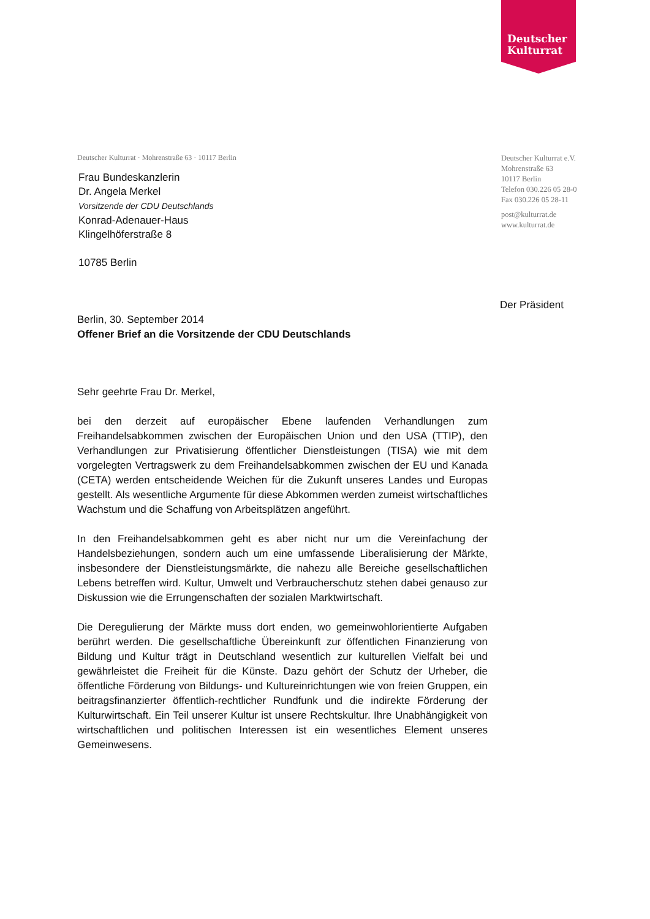Deutscher
Kulturrat
Deutscher Kulturrat · Mohrenstraße 63 · 10117 Berlin
Frau Bundeskanzlerin
Dr. Angela Merkel
Vorsitzende der CDU Deutschlands
Konrad-Adenauer-Haus
Klingelhöferstraße 8
10785 Berlin
Deutscher Kulturrat e.V.
Mohrenstraße 63
10117 Berlin
Telefon 030.226 05 28-0
Fax 030.226 05 28-11
post@kulturrat.de
www.kulturrat.de
Der Präsident
Berlin, 30. September 2014
Offener Brief an die Vorsitzende der CDU Deutschlands
Sehr geehrte Frau Dr. Merkel,
bei den derzeit auf europäischer Ebene laufenden Verhandlungen zum Freihandelsabkommen zwischen der Europäischen Union und den USA (TTIP), den Verhandlungen zur Privatisierung öffentlicher Dienstleistungen (TISA) wie mit dem vorgelegten Vertragswerk zu dem Freihandelsabkommen zwischen der EU und Kanada (CETA) werden entscheidende Weichen für die Zukunft unseres Landes und Europas gestellt. Als wesentliche Argumente für diese Abkommen werden zumeist wirtschaftliches Wachstum und die Schaffung von Arbeitsplätzen angeführt.
In den Freihandelsabkommen geht es aber nicht nur um die Vereinfachung der Handelsbeziehungen, sondern auch um eine umfassende Liberalisierung der Märkte, insbesondere der Dienstleistungsmärkte, die nahezu alle Bereiche gesellschaftlichen Lebens betreffen wird. Kultur, Umwelt und Verbraucherschutz stehen dabei genauso zur Diskussion wie die Errungenschaften der sozialen Marktwirtschaft.
Die Deregulierung der Märkte muss dort enden, wo gemeinwohlorientierte Aufgaben berührt werden. Die gesellschaftliche Übereinkunft zur öffentlichen Finanzierung von Bildung und Kultur trägt in Deutschland wesentlich zur kulturellen Vielfalt bei und gewährleistet die Freiheit für die Künste. Dazu gehört der Schutz der Urheber, die öffentliche Förderung von Bildungs- und Kultureinrichtungen wie von freien Gruppen, ein beitragsfinanzierter öffentlich-rechtlicher Rundfunk und die indirekte Förderung der Kulturwirtschaft. Ein Teil unserer Kultur ist unsere Rechtskultur. Ihre Unabhängigkeit von wirtschaftlichen und politischen Interessen ist ein wesentliches Element unseres Gemeinwesens.